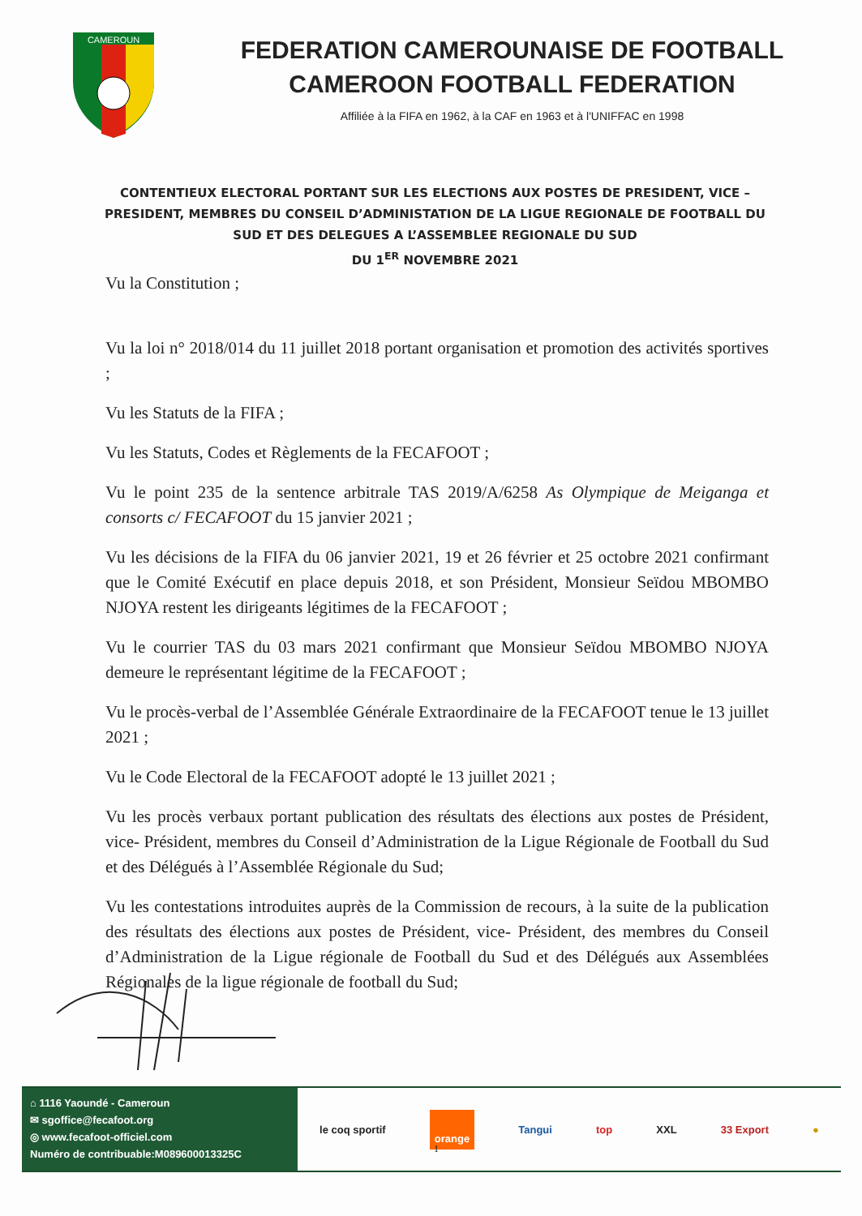CAMEROUN
FEDERATION CAMEROUNAISE DE FOOTBALL
CAMEROON FOOTBALL FEDERATION
Affiliée à la FIFA en 1962, à la CAF en 1963 et à l'UNIFFAC en 1998
CONTENTIEUX ELECTORAL PORTANT SUR LES ELECTIONS AUX POSTES DE PRESIDENT, VICE –PRESIDENT, MEMBRES DU CONSEIL D’ADMINISTATION DE LA LIGUE REGIONALE DE FOOTBALL DU SUD ET DES DELEGUES A L’ASSEMBLEE REGIONALE DU SUD
DU 1<sup>ER</sup> NOVEMBRE 2021
Vu la Constitution ;
Vu la loi n° 2018/014 du 11 juillet 2018 portant organisation et promotion des activités sportives ;
Vu les Statuts de la FIFA ;
Vu les Statuts, Codes et Règlements de la FECAFOOT ;
Vu le point 235 de la sentence arbitrale TAS 2019/A/6258 As Olympique de Meiganga et consorts c/ FECAFOOT du 15 janvier 2021 ;
Vu les décisions de la FIFA du 06 janvier 2021, 19 et 26 février et 25 octobre 2021 confirmant que le Comité Exécutif en place depuis 2018, et son Président, Monsieur Seïdou MBOMBO NJOYA restent les dirigeants légitimes de la FECAFOOT ;
Vu le courrier TAS du 03 mars 2021 confirmant que Monsieur Seïdou MBOMBO NJOYA demeure le représentant légitime de la FECAFOOT ;
Vu le procès-verbal de l’Assemblée Générale Extraordinaire de la FECAFOOT tenue le 13 juillet 2021 ;
Vu le Code Electoral de la FECAFOOT adopté le 13 juillet 2021 ;
Vu les procès verbaux portant publication des résultats des élections aux postes de Président, vice- Président, membres du Conseil d’Administration de la Ligue Régionale de Football du Sud et des Délégués à l’Assemblée Régionale du Sud;
Vu les contestations introduites auprès de la Commission de recours, à la suite de la publication des résultats des élections aux postes de Président, vice- Président, des membres du Conseil d’Administration de la Ligue régionale de Football du Sud et des Délégués aux Assemblées Régionales de la ligue régionale de football du Sud;
⌂ 1116 Yaoundé - Cameroun
✉ sgoffice@fecafoot.org
◎ www.fecafoot-officiel.com
Numéro de contribuable:M089600013325C
le coq sportif orange Tangui top XXL 33 Export ●
1